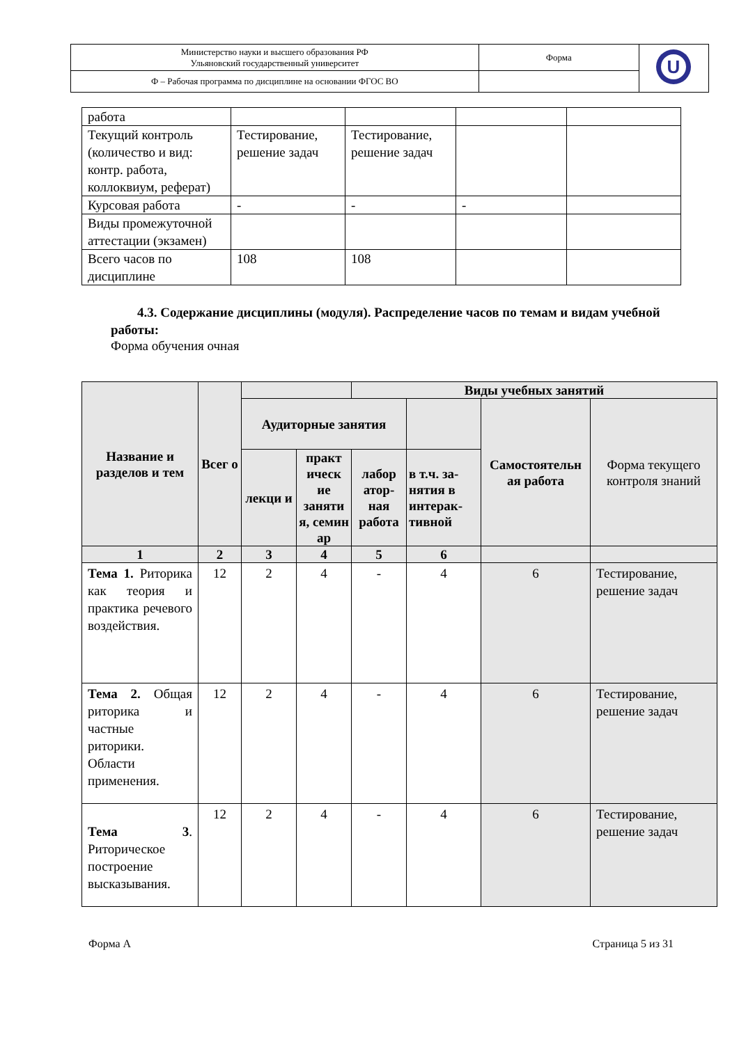| Министерство науки и высшего образования РФ Ульяновский государственный университет | Форма | U |
| Ф – Рабочая программа по дисциплине на основании ФГОС ВО | | |
| работа | | | | |
| Текущий контроль (количество и вид: контр. работа, коллоквиум, реферат) | Тестирование, решение задач | Тестирование, решение задач | | |
| Курсовая работа | - | - | - | |
| Виды промежуточной аттестации (экзамен) | | | | |
| Всего часов по дисциплине | 108 | 108 | | |
4.3. Содержание дисциплины (модуля). Распределение часов по темам и видам учебной работы:
Форма обучения очная
| Название и разделов и тем | Всег о | | | Виды учебных занятий | | | |
| --- | --- | --- | --- | --- | --- | --- | --- |
| | | Аудиторные занятия | | | | Самостоятельн ая работа | Форма текущего контроля знаний |
| | | лекци и | практ ическ ие заняти я, семин ар | лабор атор-ная работа | в т.ч. за-нятия в интерак-тивной | | |
| 1 | 2 | 3 | 4 | 5 | 6 | | |
| Тема 1. Риторика как теория и практика речевого воздействия. | 12 | 2 | 4 | - | 4 | 6 | Тестирование, решение задач |
| Тема 2. Общая риторика и частные риторики. Области применения. | 12 | 2 | 4 | - | 4 | 6 | Тестирование, решение задач |
| Тема 3 . Риторическое построение высказывания. | 12 | 2 | 4 | - | 4 | 6 | Тестирование, решение задач |
Форма А Страница 5 из 31